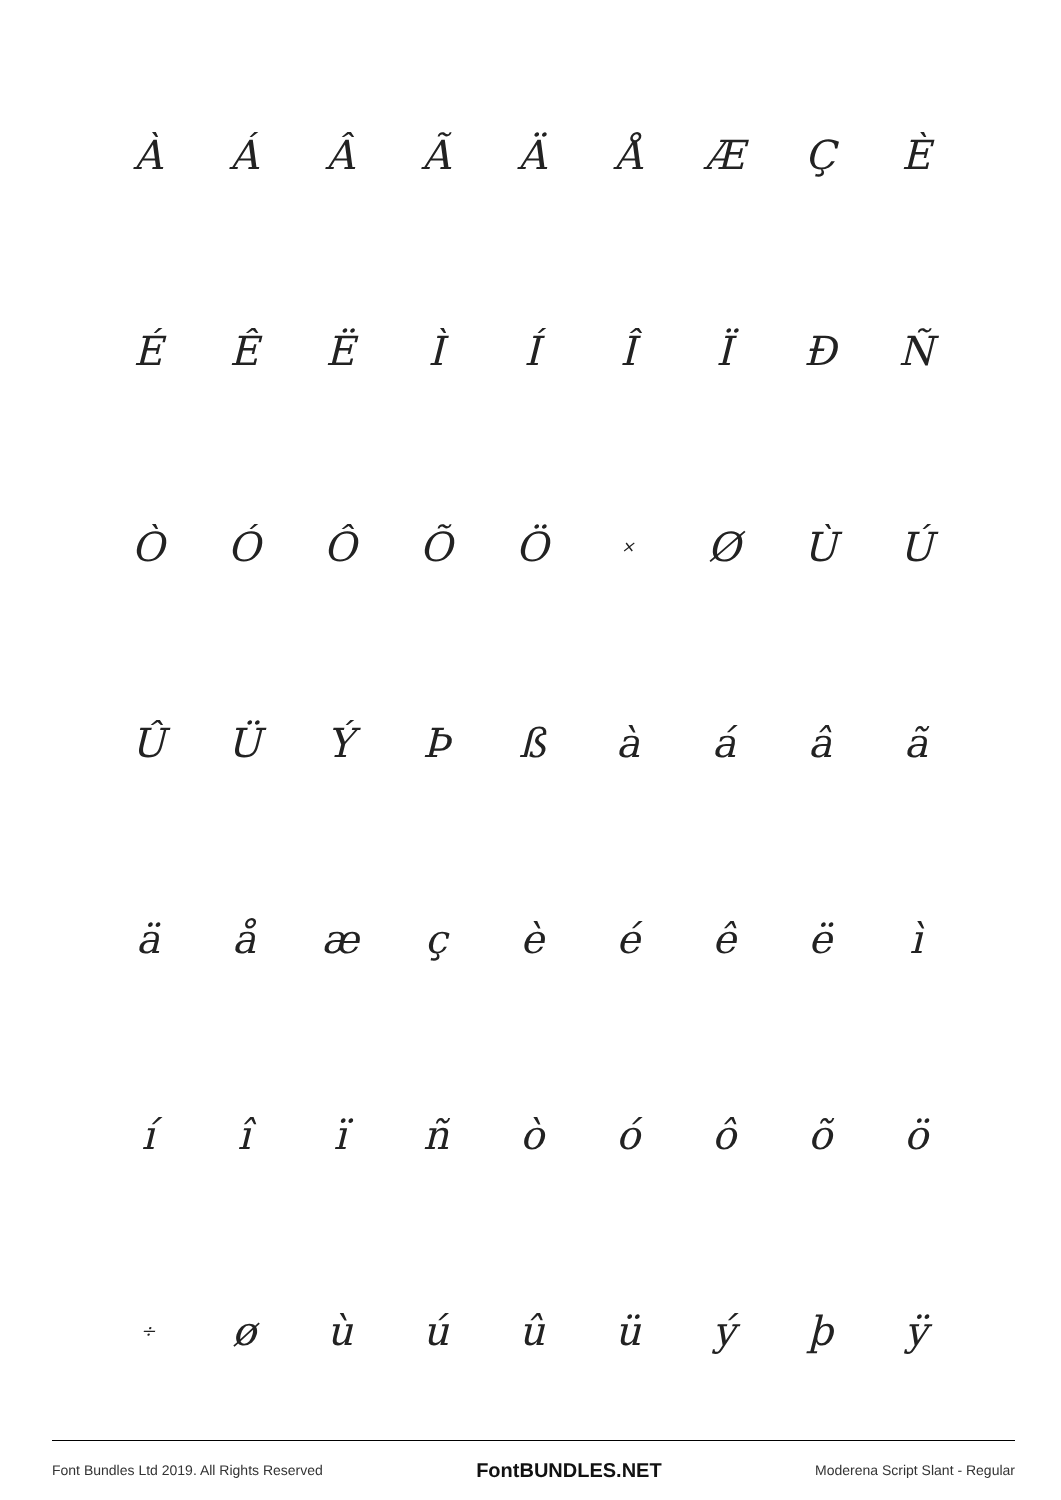ÀÁÂÃÄÅÆÇÈ
ÉÊËÌÍÎÏÐÑ
ÒÓÔÕÖ × ØÙÚ
ÛÜÝÞßàáâã
äåæçèéêëì
íîïñòóôõö
÷ øùúûüýþÿ
Font Bundles Ltd 2019. All Rights Reserved FontBUNDLES.NET Moderena Script Slant - Regular